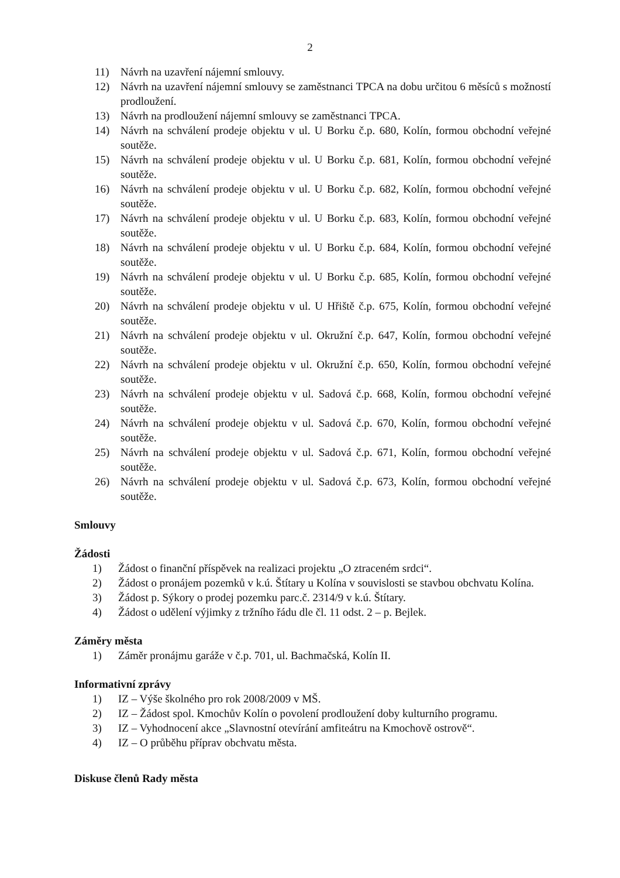2
11) Návrh na uzavření nájemní smlouvy.
12) Návrh na uzavření nájemní smlouvy se zaměstnanci TPCA na dobu určitou 6 měsíců s možností prodloužení.
13) Návrh na prodloužení nájemní smlouvy se zaměstnanci TPCA.
14) Návrh na schválení prodeje objektu v ul. U Borku č.p. 680, Kolín, formou obchodní veřejné soutěže.
15) Návrh na schválení prodeje objektu v ul. U Borku č.p. 681, Kolín, formou obchodní veřejné soutěže.
16) Návrh na schválení prodeje objektu v ul. U Borku č.p. 682, Kolín, formou obchodní veřejné soutěže.
17) Návrh na schválení prodeje objektu v ul. U Borku č.p. 683, Kolín, formou obchodní veřejné soutěže.
18) Návrh na schválení prodeje objektu v ul. U Borku č.p. 684, Kolín, formou obchodní veřejné soutěže.
19) Návrh na schválení prodeje objektu v ul. U Borku č.p. 685, Kolín, formou obchodní veřejné soutěže.
20) Návrh na schválení prodeje objektu v ul. U Hřiště č.p. 675, Kolín, formou obchodní veřejné soutěže.
21) Návrh na schválení prodeje objektu v ul. Okružní č.p. 647, Kolín, formou obchodní veřejné soutěže.
22) Návrh na schválení prodeje objektu v ul. Okružní č.p. 650, Kolín, formou obchodní veřejné soutěže.
23) Návrh na schválení prodeje objektu v ul. Sadová č.p. 668, Kolín, formou obchodní veřejné soutěže.
24) Návrh na schválení prodeje objektu v ul. Sadová č.p. 670, Kolín, formou obchodní veřejné soutěže.
25) Návrh na schválení prodeje objektu v ul. Sadová č.p. 671, Kolín, formou obchodní veřejné soutěže.
26) Návrh na schválení prodeje objektu v ul. Sadová č.p. 673, Kolín, formou obchodní veřejné soutěže.
Smlouvy
Žádosti
1) Žádost o finanční příspěvek na realizaci projektu „O ztraceném srdci“.
2) Žádost o pronájem pozemků v k.ú. Štítary u Kolína v souvislosti se stavbou obchvatu Kolína.
3) Žádost p. Sýkory o prodej pozemku parc.č. 2314/9 v k.ú. Štítary.
4) Žádost o udělení výjimky z tržního řádu dle čl. 11 odst. 2 – p. Bejlek.
Záměry města
1) Záměr pronájmu garáže v č.p. 701, ul. Bachmačská, Kolín II.
Informativní zprávy
1) IZ – Výše školného pro rok 2008/2009 v MŠ.
2) IZ – Žádost spol. Kmochův Kolín o povolení prodloužení doby kulturního programu.
3) IZ – Vyhodnocení akce „Slavnostní otevírání amfiteátru na Kmochově ostrově“.
4) IZ – O průběhu příprav obchvatu města.
Diskuse členů Rady města